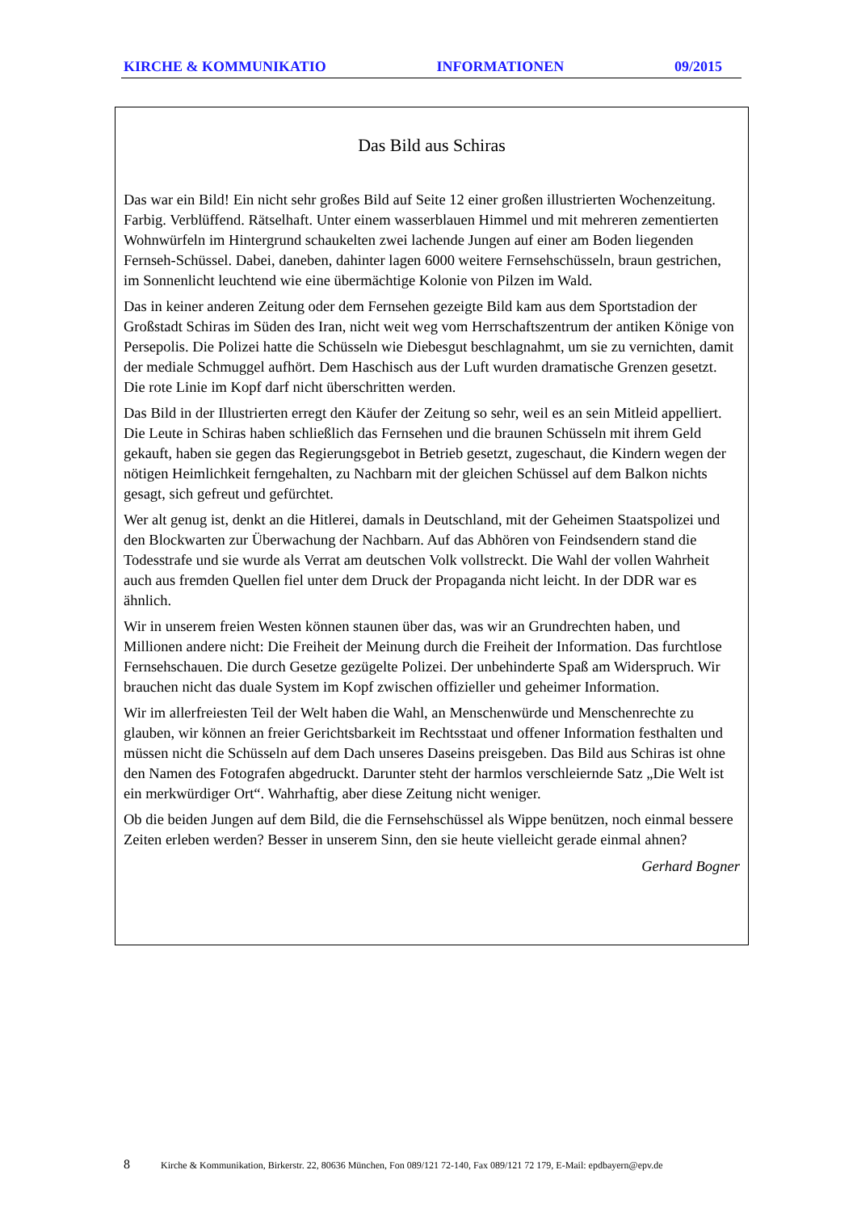KIRCHE & KOMMUNIKATIO INFORMATIONEN 09/2015
Das Bild aus Schiras
Das war ein Bild! Ein nicht sehr großes Bild auf Seite 12 einer großen illustrierten Wochenzeitung. Farbig. Verblüffend. Rätselhaft. Unter einem wasserblauen Himmel und mit mehreren zementierten Wohnwürfeln im Hintergrund schaukelten zwei lachende Jungen auf einer am Boden liegenden Fernseh-Schüssel. Dabei, daneben, dahinter lagen 6000 weitere Fernsehschüsseln, braun gestrichen, im Sonnenlicht leuchtend wie eine übermächtige Kolonie von Pilzen im Wald.
Das in keiner anderen Zeitung oder dem Fernsehen gezeigte Bild kam aus dem Sportstadion der Großstadt Schiras im Süden des Iran, nicht weit weg vom Herrschaftszentrum der antiken Könige von Persepolis. Die Polizei hatte die Schüsseln wie Diebesgut beschlagnahmt, um sie zu vernichten, damit der mediale Schmuggel aufhört. Dem Haschisch aus der Luft wurden dramatische Grenzen gesetzt. Die rote Linie im Kopf darf nicht überschritten werden.
Das Bild in der Illustrierten erregt den Käufer der Zeitung so sehr, weil es an sein Mitleid appelliert. Die Leute in Schiras haben schließlich das Fernsehen und die braunen Schüsseln mit ihrem Geld gekauft, haben sie gegen das Regierungsgebot in Betrieb gesetzt, zugeschaut, die Kindern wegen der nötigen Heimlichkeit ferngehalten, zu Nachbarn mit der gleichen Schüssel auf dem Balkon nichts gesagt, sich gefreut und gefürchtet.
Wer alt genug ist, denkt an die Hitlerei, damals in Deutschland, mit der Geheimen Staatspolizei und den Blockwarten zur Überwachung der Nachbarn. Auf das Abhören von Feindsendern stand die Todesstrafe und sie wurde als Verrat am deutschen Volk vollstreckt. Die Wahl der vollen Wahrheit auch aus fremden Quellen fiel unter dem Druck der Propaganda nicht leicht. In der DDR war es ähnlich.
Wir in unserem freien Westen können staunen über das, was wir an Grundrechten haben, und Millionen andere nicht: Die Freiheit der Meinung durch die Freiheit der Information. Das furchtlose Fernsehschauen. Die durch Gesetze gezügelte Polizei. Der unbehinderte Spaß am Widerspruch. Wir brauchen nicht das duale System im Kopf zwischen offizieller und geheimer Information.
Wir im allerfreiesten Teil der Welt haben die Wahl, an Menschenwürde und Menschenrechte zu glauben, wir können an freier Gerichtsbarkeit im Rechtsstaat und offener Information festhalten und müssen nicht die Schüsseln auf dem Dach unseres Daseins preisgeben. Das Bild aus Schiras ist ohne den Namen des Fotografen abgedruckt. Darunter steht der harmlos verschleiernde Satz „Die Welt ist ein merkwürdiger Ort“. Wahrhaftig, aber diese Zeitung nicht weniger.
Ob die beiden Jungen auf dem Bild, die die Fernsehschüssel als Wippe benützen, noch einmal bessere Zeiten erleben werden? Besser in unserem Sinn, den sie heute vielleicht gerade einmal ahnen?
Gerhard Bogner
8 Kirche & Kommunikation, Birkerstr. 22, 80636 München, Fon 089/121 72-140, Fax 089/121 72 179, E-Mail: epdbayern@epv.de